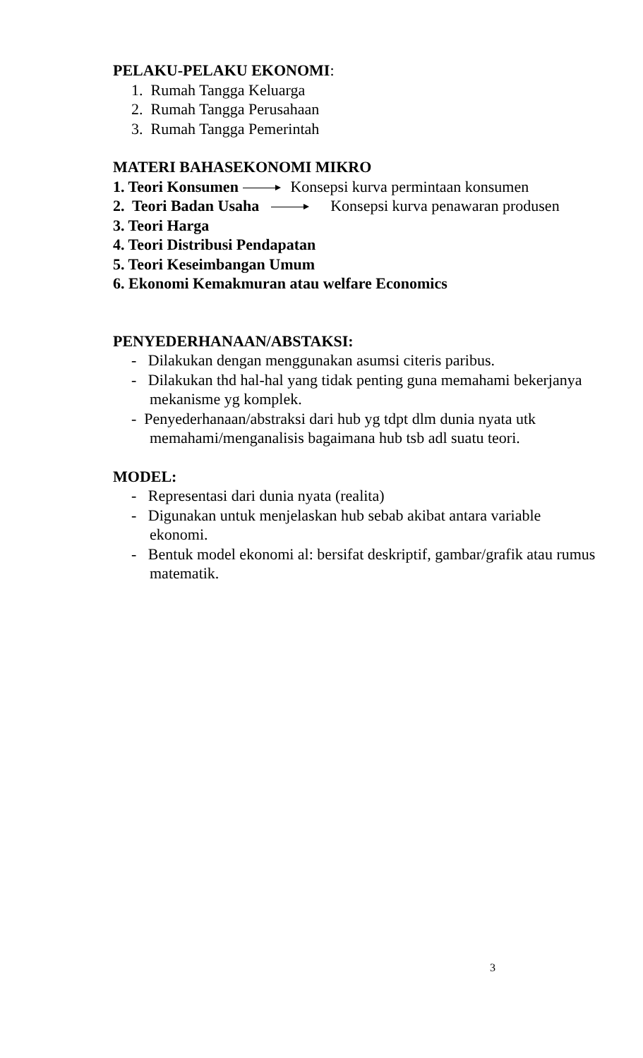PELAKU-PELAKU EKONOMI:
1. Rumah Tangga Keluarga
2. Rumah Tangga Perusahaan
3. Rumah Tangga Pemerintah
MATERI BAHASEKONOMI MIKRO
1. Teori Konsumen Konsepsi kurva permintaan konsumen
2. Teori Badan Usaha Konsepsi kurva penawaran produsen
3. Teori Harga
4. Teori Distribusi Pendapatan
5. Teori Keseimbangan Umum
6. Ekonomi Kemakmuran atau welfare Economics
PENYEDERHANAAN/ABSTAKSI:
- Dilakukan dengan menggunakan asumsi citeris paribus.
- Dilakukan thd hal-hal yang tidak penting guna memahami bekerjanya mekanisme yg komplek.
- Penyederhanaan/abstraksi dari hub yg tdpt dlm dunia nyata utk memahami/menganalisis bagaimana hub tsb adl suatu teori.
MODEL:
- Representasi dari dunia nyata (realita)
- Digunakan untuk menjelaskan hub sebab akibat antara variable ekonomi.
- Bentuk model ekonomi al: bersifat deskriptif, gambar/grafik atau rumus matematik.
3